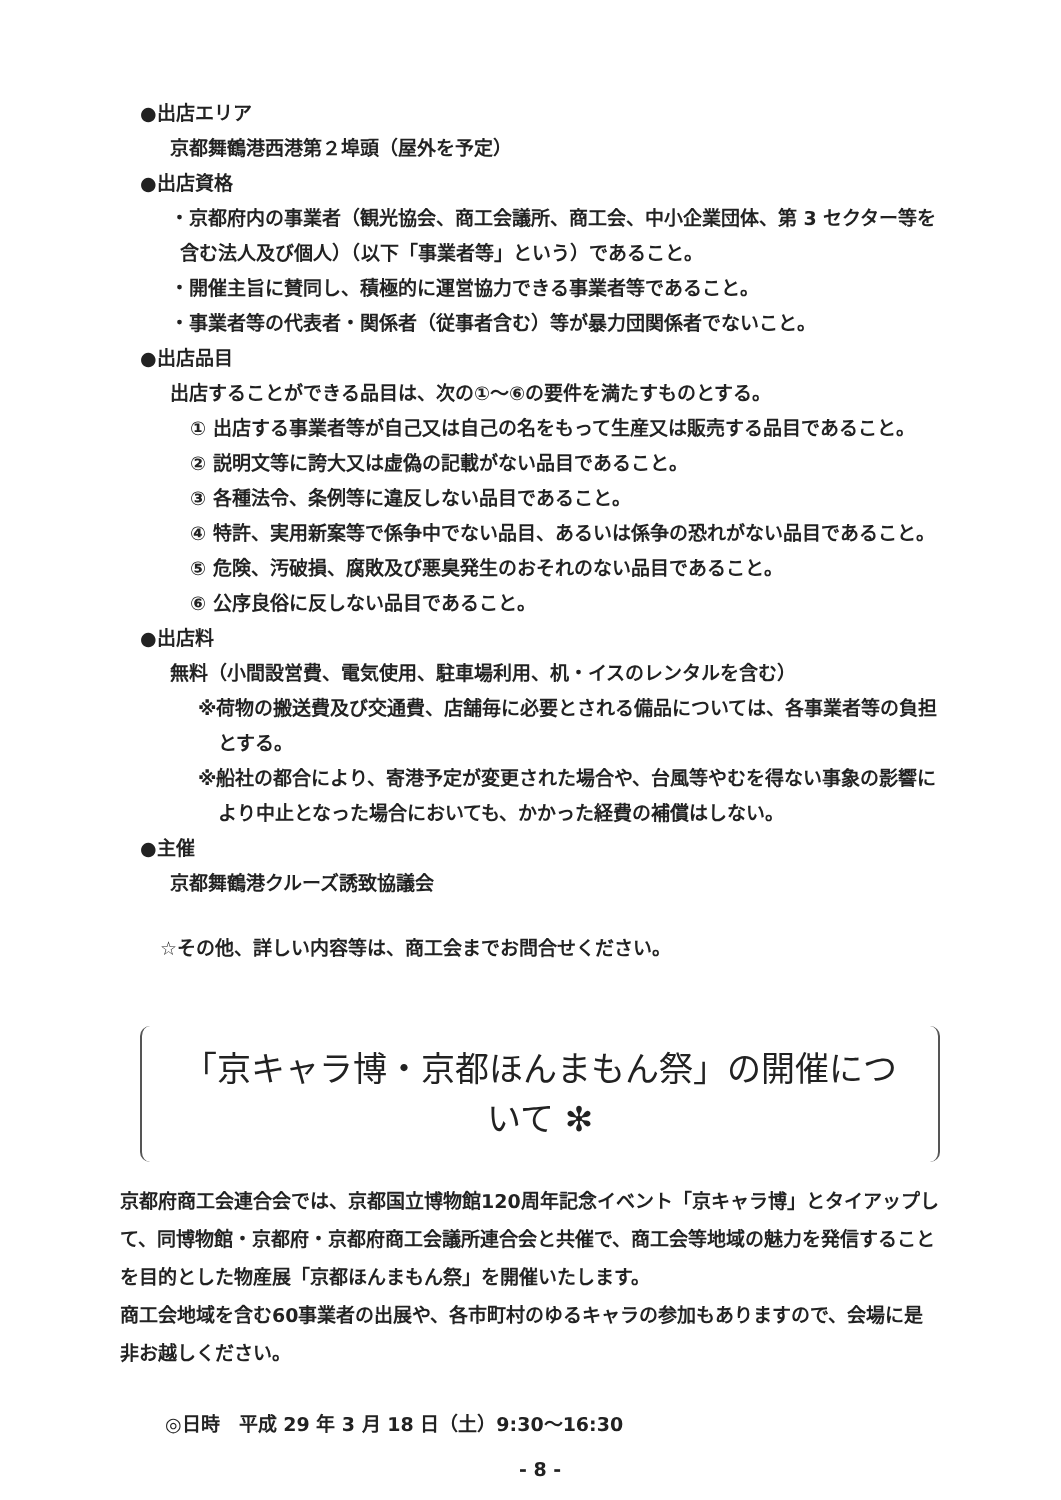●出店エリア
京都舞鶴港西港第２埠頭（屋外を予定）
●出店資格
・京都府内の事業者（観光協会、商工会議所、商工会、中小企業団体、第 3 セクター等を含む法人及び個人）（以下「事業者等」という）であること。
・開催主旨に賛同し、積極的に運営協力できる事業者等であること。
・事業者等の代表者・関係者（従事者含む）等が暴力団関係者でないこと。
●出店品目
出店することができる品目は、次の①～⑥の要件を満たすものとする。
① 出店する事業者等が自己又は自己の名をもって生産又は販売する品目であること。
② 説明文等に誇大又は虚偽の記載がない品目であること。
③ 各種法令、条例等に違反しない品目であること。
④ 特許、実用新案等で係争中でない品目、あるいは係争の恐れがない品目であること。
⑤ 危険、汚破損、腐敗及び悪臭発生のおそれのない品目であること。
⑥ 公序良俗に反しない品目であること。
●出店料
無料（小間設営費、電気使用、駐車場利用、机・イスのレンタルを含む）
※荷物の搬送費及び交通費、店舗毎に必要とされる備品については、各事業者等の負担とする。
※船社の都合により、寄港予定が変更された場合や、台風等やむを得ない事象の影響により中止となった場合においても、かかった経費の補償はしない。
●主催
京都舞鶴港クルーズ誘致協議会
☆その他、詳しい内容等は、商工会までお問合せください。
「京キャラ博・京都ほんまもん祭」の開催について ✻
京都府商工会連合会では、京都国立博物館120周年記念イベント「京キャラ博」とタイアップして、同博物館・京都府・京都府商工会議所連合会と共催で、商工会等地域の魅力を発信することを目的とした物産展「京都ほんまもん祭」を開催いたします。
商工会地域を含む60事業者の出展や、各市町村のゆるキャラの参加もありますので、会場に是非お越しください。
◎日時　平成 29 年 3 月 18 日（土）9:30～16:30
- 8 -